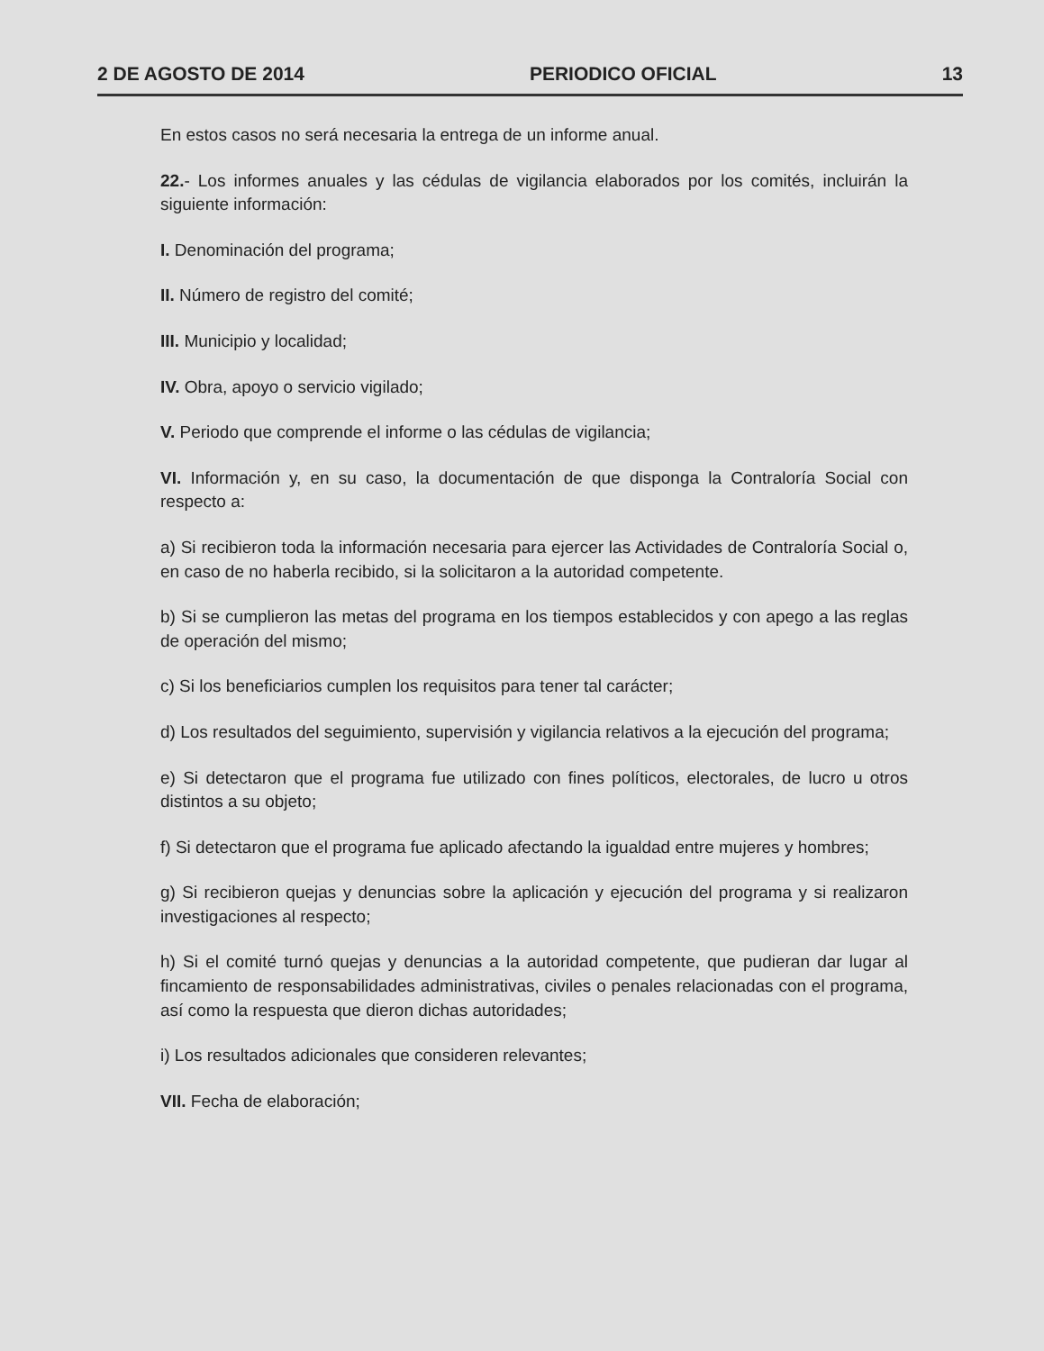2 DE AGOSTO DE 2014 PERIODICO OFICIAL 13
En estos casos no será necesaria la entrega de un informe anual.
22.- Los informes anuales y las cédulas de vigilancia elaborados por los comités, incluirán la siguiente información:
I. Denominación del programa;
II. Número de registro del comité;
III. Municipio y localidad;
IV. Obra, apoyo o servicio vigilado;
V. Periodo que comprende el informe o las cédulas de vigilancia;
VI. Información y, en su caso, la documentación de que disponga la Contraloría Social con respecto a:
a) Si recibieron toda la información necesaria para ejercer las Actividades de Contraloría Social o, en caso de no haberla recibido, si la solicitaron a la autoridad competente.
b) Si se cumplieron las metas del programa en los tiempos establecidos y con apego a las reglas de operación del mismo;
c) Si los beneficiarios cumplen los requisitos para tener tal carácter;
d) Los resultados del seguimiento, supervisión y vigilancia relativos a la ejecución del programa;
e) Si detectaron que el programa fue utilizado con fines políticos, electorales, de lucro u otros distintos a su objeto;
f) Si detectaron que el programa fue aplicado afectando la igualdad entre mujeres y hombres;
g) Si recibieron quejas y denuncias sobre la aplicación y ejecución del programa y si realizaron investigaciones al respecto;
h) Si el comité turnó quejas y denuncias a la autoridad competente, que pudieran dar lugar al fincamiento de responsabilidades administrativas, civiles o penales relacionadas con el programa, así como la respuesta que dieron dichas autoridades;
i) Los resultados adicionales que consideren relevantes;
VII. Fecha de elaboración;